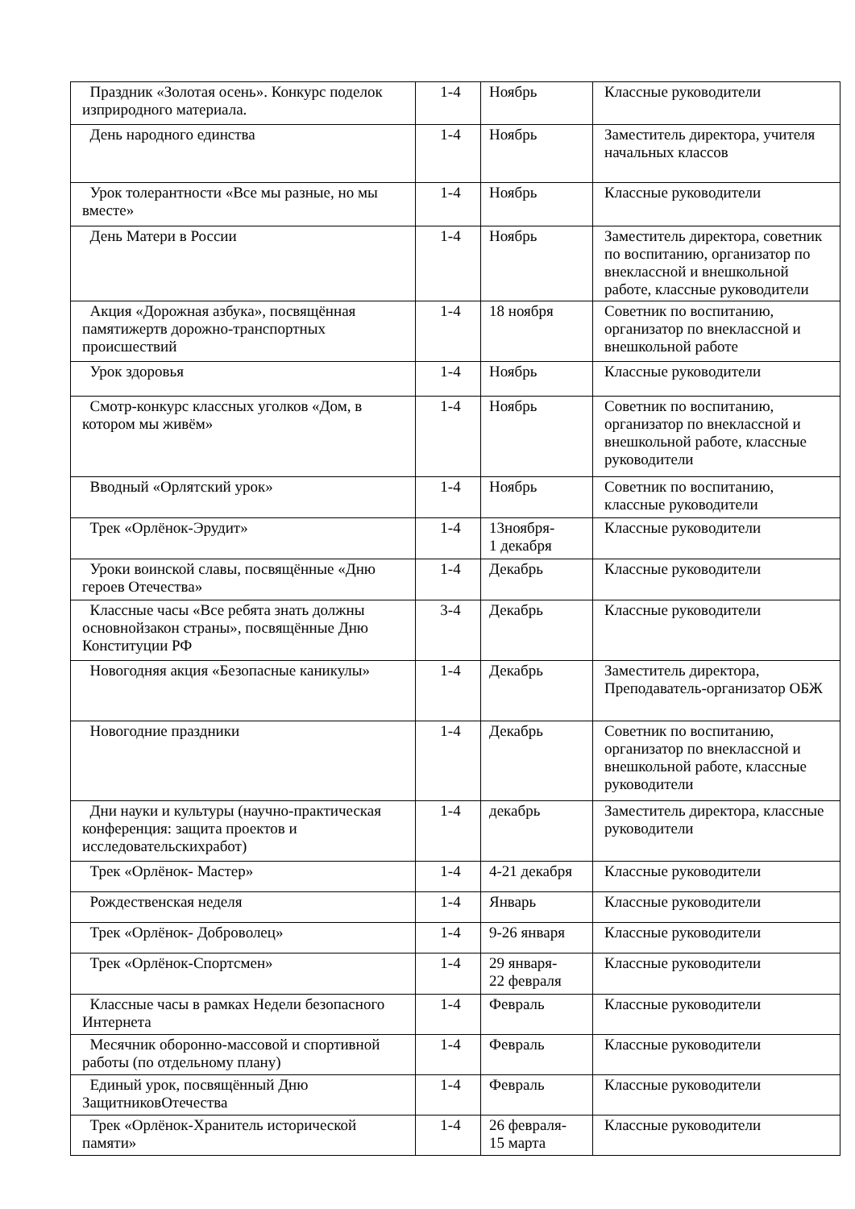| Праздник «Золотая осень». Конкурс поделок изприродного материала. | 1-4 | Ноябрь | Классные руководители |
| День народного единства | 1-4 | Ноябрь | Заместитель директора, учителя начальных классов |
| Урок толерантности «Все мы разные, но мы вместе» | 1-4 | Ноябрь | Классные руководители |
| День Матери в России | 1-4 | Ноябрь | Заместитель директора, советник по воспитанию, организатор по внеклассной и внешкольной работе, классные руководители |
| Акция «Дорожная азбука», посвящённая памятижертв дорожно-транспортных происшествий | 1-4 | 18 ноября | Советник по воспитанию, организатор по внеклассной и внешкольной работе |
| Урок здоровья | 1-4 | Ноябрь | Классные руководители |
| Смотр-конкурс классных уголков «Дом, в котором мы живём» | 1-4 | Ноябрь | Советник по воспитанию, организатор по внеклассной и внешкольной работе, классные руководители |
| Вводный «Орлятский урок» | 1-4 | Ноябрь | Советник по воспитанию, классные руководители |
| Трек «Орлёнок-Эрудит» | 1-4 | 13ноября- 1 декабря | Классные руководители |
| Уроки воинской славы, посвящённые «Дню героев Отечества» | 1-4 | Декабрь | Классные руководители |
| Классные часы «Все ребята знать должны основнойзакон страны», посвящённые Дню Конституции РФ | 3-4 | Декабрь | Классные руководители |
| Новогодняя акция «Безопасные каникулы» | 1-4 | Декабрь | Заместитель директора, Преподаватель-организатор ОБЖ |
| Новогодние праздники | 1-4 | Декабрь | Советник по воспитанию, организатор по внеклассной и внешкольной работе, классные руководители |
| Дни науки и культуры (научно-практическая конференция: защита проектов и исследовательскихработ) | 1-4 | декабрь | Заместитель директора, классные руководители |
| Трек «Орлёнок- Мастер» | 1-4 | 4-21 декабря | Классные руководители |
| Рождественская неделя | 1-4 | Январь | Классные руководители |
| Трек «Орлёнок- Доброволец» | 1-4 | 9-26 января | Классные руководители |
| Трек «Орлёнок-Спортсмен» | 1-4 | 29 января- 22 февраля | Классные руководители |
| Классные часы в рамках Недели безопасного Интернета | 1-4 | Февраль | Классные руководители |
| Месячник оборонно-массовой и спортивной работы (по отдельному плану) | 1-4 | Февраль | Классные руководители |
| Единый урок, посвящённый Дню ЗащитниковОтечества | 1-4 | Февраль | Классные руководители |
| Трек «Орлёнок-Хранитель исторической памяти» | 1-4 | 26 февраля- 15 марта | Классные руководители |